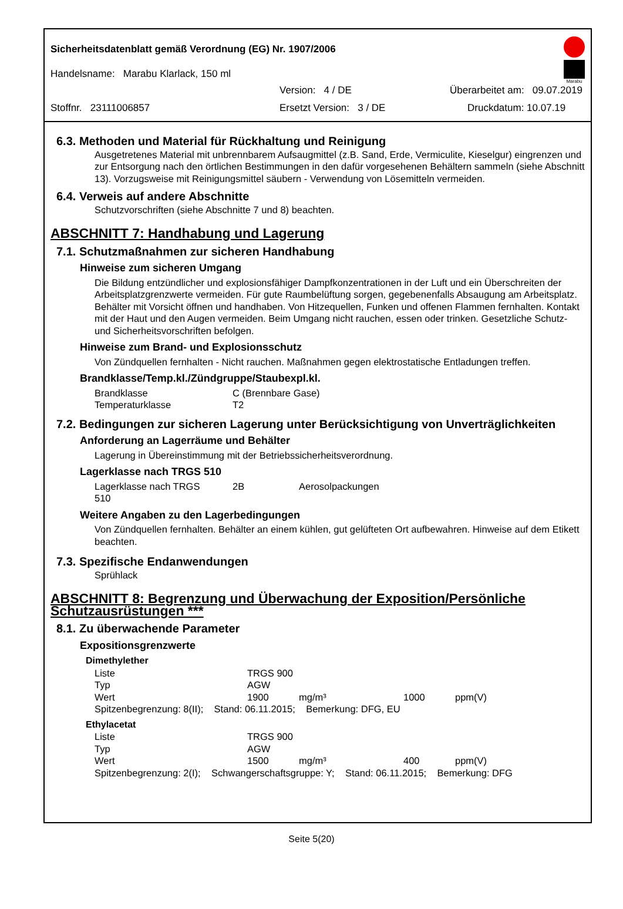Marabu
Sicherheitsdatenblatt gemäß Verordnung (EG) Nr. 1907/2006
Handelsname: Marabu Klarlack, 150 ml
Version: 4 / DE Überarbeitet am: 09.07.2019
Stoffnr. 23111006857 Ersetzt Version: 3 / DE Druckdatum: 10.07.19
6.3. Methoden und Material für Rückhaltung und Reinigung
Ausgetretenes Material mit unbrennbarem Aufsaugmittel (z.B. Sand, Erde, Vermiculite, Kieselgur) eingrenzen und zur Entsorgung nach den örtlichen Bestimmungen in den dafür vorgesehenen Behältern sammeln (siehe Abschnitt 13). Vorzugsweise mit Reinigungsmittel säubern - Verwendung von Lösemitteln vermeiden.
6.4. Verweis auf andere Abschnitte
Schutzvorschriften (siehe Abschnitte 7 und 8) beachten.
ABSCHNITT 7: Handhabung und Lagerung
7.1. Schutzmaßnahmen zur sicheren Handhabung
Hinweise zum sicheren Umgang
Die Bildung entzündlicher und explosionsfähiger Dampfkonzentrationen in der Luft und ein Überschreiten der Arbeitsplatzgrenzwerte vermeiden. Für gute Raumbelüftung sorgen, gegebenenfalls Absaugung am Arbeitsplatz. Behälter mit Vorsicht öffnen und handhaben. Von Hitzequellen, Funken und offenen Flammen fernhalten. Kontakt mit der Haut und den Augen vermeiden. Beim Umgang nicht rauchen, essen oder trinken. Gesetzliche Schutz- und Sicherheitsvorschriften befolgen.
Hinweise zum Brand- und Explosionsschutz
Von Zündquellen fernhalten - Nicht rauchen. Maßnahmen gegen elektrostatische Entladungen treffen.
Brandklasse/Temp.kl./Zündgruppe/Staubexpl.kl.
| Brandklasse | C (Brennbare Gase) |
| Temperaturklasse | T2 |
7.2. Bedingungen zur sicheren Lagerung unter Berücksichtigung von Unverträglichkeiten
Anforderung an Lagerräume und Behälter
Lagerung in Übereinstimmung mit der Betriebssicherheitsverordnung.
Lagerklasse nach TRGS 510
| Lagerklasse nach TRGS 510 | 2B | Aerosolpackungen |
Weitere Angaben zu den Lagerbedingungen
Von Zündquellen fernhalten. Behälter an einem kühlen, gut gelüfteten Ort aufbewahren. Hinweise auf dem Etikett beachten.
7.3. Spezifische Endanwendungen
Sprühlack
ABSCHNITT 8: Begrenzung und Überwachung der Exposition/Persönliche Schutzausrüstungen ***
8.1. Zu überwachende Parameter
Expositionsgrenzwerte
Dimethylether
| Liste | TRGS 900 |
| Typ | AGW |
| Wert | 1900 mg/m³ 1000 ppm(V) |
Spitzenbegrenzung: 8(II); Stand: 06.11.2015; Bemerkung: DFG, EU
Ethylacetat
| Liste | TRGS 900 |
| Typ | AGW |
| Wert | 1500 mg/m³ 400 ppm(V) |
Spitzenbegrenzung: 2(I); Schwangerschaftsgruppe: Y; Stand: 06.11.2015; Bemerkung: DFG
Seite 5(20)